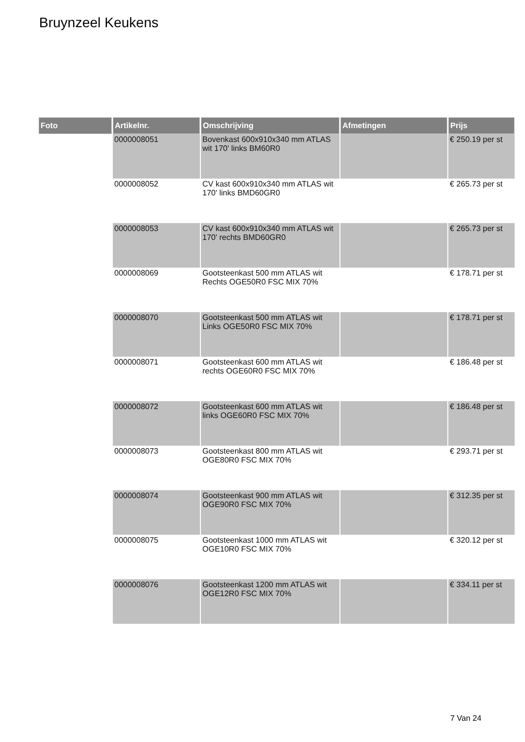Bruynzeel Keukens
| Foto | Artikelnr. | Omschrijving | Afmetingen | Prijs |
| --- | --- | --- | --- | --- |
| | 0000008051 | Bovenkast 600x910x340 mm ATLAS wit 170' links BM60R0 | | € 250.19 per st |
| | 0000008052 | CV kast 600x910x340 mm ATLAS wit 170' links BMD60GR0 | | € 265.73 per st |
| | 0000008053 | CV kast 600x910x340 mm ATLAS wit 170' rechts BMD60GR0 | | € 265.73 per st |
| | 0000008069 | Gootsteenkast 500 mm ATLAS wit Rechts OGE50R0 FSC MIX 70% | | € 178.71 per st |
| | 0000008070 | Gootsteenkast 500 mm ATLAS wit Links OGE50R0 FSC MIX 70% | | € 178.71 per st |
| | 0000008071 | Gootsteenkast 600 mm ATLAS wit rechts OGE60R0 FSC MIX 70% | | € 186.48 per st |
| | 0000008072 | Gootsteenkast 600 mm ATLAS wit links OGE60R0 FSC MIX 70% | | € 186.48 per st |
| | 0000008073 | Gootsteenkast 800 mm ATLAS wit OGE80R0 FSC MIX 70% | | € 293.71 per st |
| | 0000008074 | Gootsteenkast 900 mm ATLAS wit OGE90R0 FSC MIX 70% | | € 312.35 per st |
| | 0000008075 | Gootsteenkast 1000 mm ATLAS wit OGE10R0 FSC MIX 70% | | € 320.12 per st |
| | 0000008076 | Gootsteenkast 1200 mm ATLAS wit OGE12R0 FSC MIX 70% | | € 334.11 per st |
7 Van 24